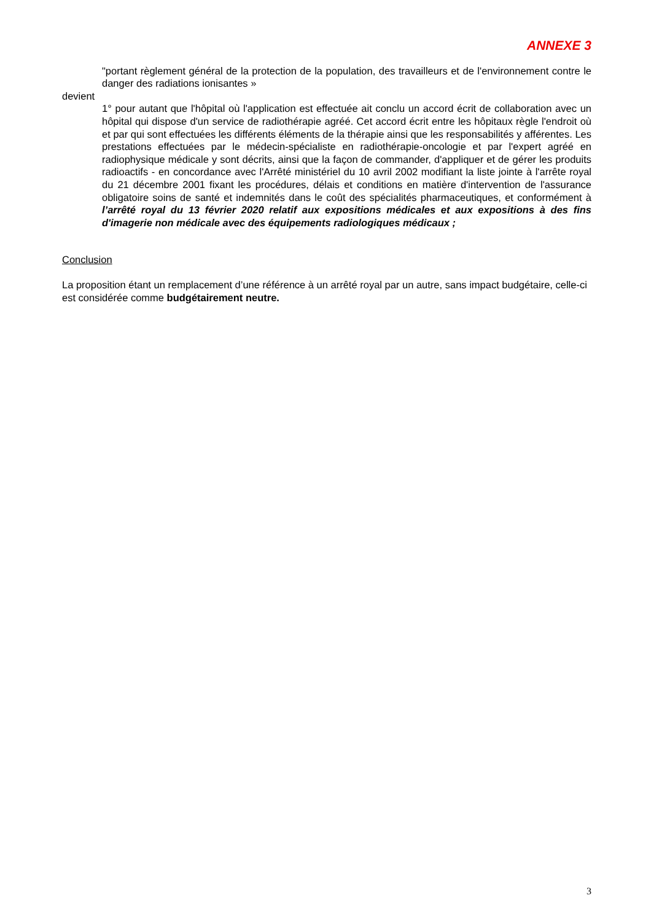ANNEXE 3
"portant règlement général de la protection de la population, des travailleurs et de l'environnement contre le danger des radiations ionisantes »
devient
1° pour autant que l'hôpital où l'application est effectuée ait conclu un accord écrit de collaboration avec un hôpital qui dispose d'un service de radiothérapie agréé. Cet accord écrit entre les hôpitaux règle l'endroit où et par qui sont effectuées les différents éléments de la thérapie ainsi que les responsabilités y afférentes. Les prestations effectuées par le médecin-spécialiste en radiothérapie-oncologie et par l'expert agréé en radiophysique médicale y sont décrits, ainsi que la façon de commander, d'appliquer et de gérer les produits radioactifs - en concordance avec l'Arrêté ministériel du 10 avril 2002 modifiant la liste jointe à l'arrête royal du 21 décembre 2001 fixant les procédures, délais et conditions en matière d'intervention de l'assurance obligatoire soins de santé et indemnités dans le coût des spécialités pharmaceutiques, et conformément à l’arrêté royal du 13 février 2020 relatif aux expositions médicales et aux expositions à des fins d'imagerie non médicale avec des équipements radiologiques médicaux ;
Conclusion
La proposition étant un remplacement d’une référence à un arrêté royal par un autre, sans impact budgétaire, celle-ci est considérée comme budgétairement neutre.
3